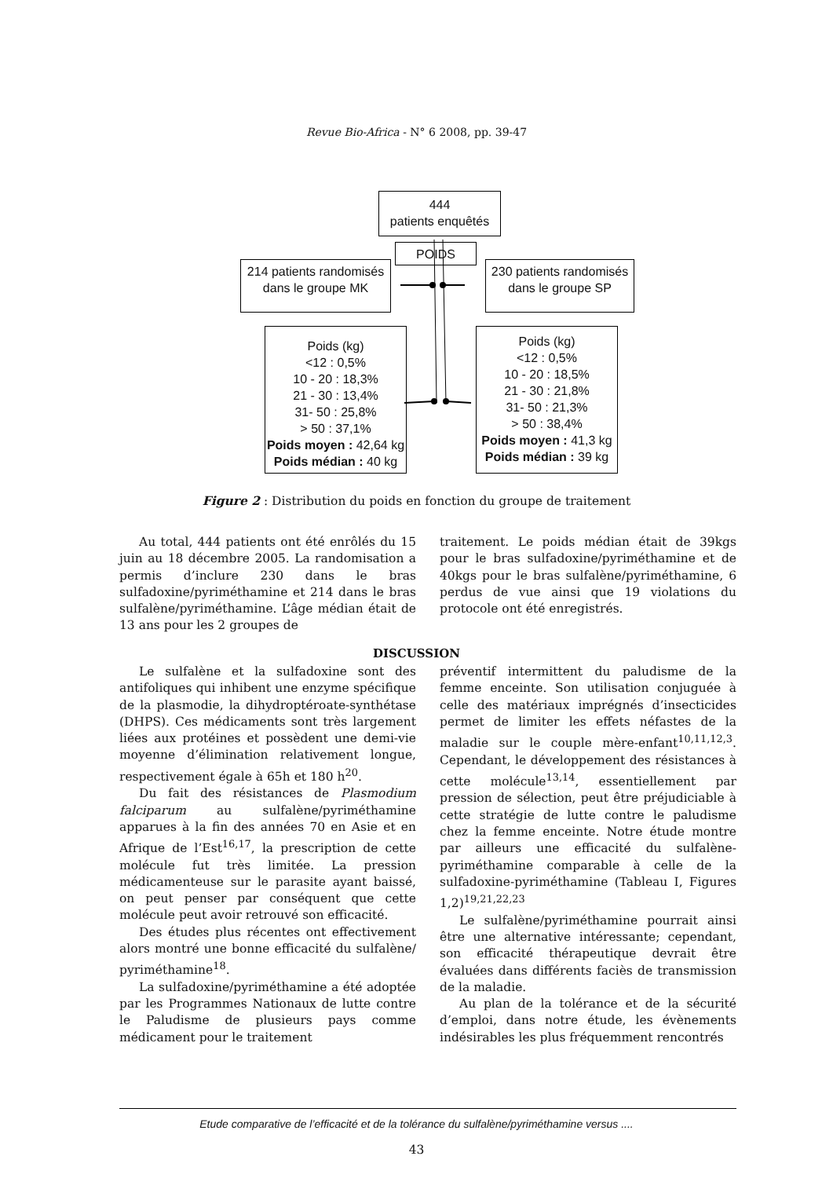Revue Bio-Africa - N° 6 2008, pp. 39-47
444
patients enquêtés
POIDS
214 patients randomisés
dans le groupe MK
230 patients randomisés
dans le groupe SP
Poids (kg)
<12 : 0,5%
10 - 20 : 18,3%
21 - 30 : 13,4%
31- 50 : 25,8%
> 50 : 37,1%
Poids moyen : 42,64 kg
Poids médian : 40 kg
Poids (kg)
<12 : 0,5%
10 - 20 : 18,5%
21 - 30 : 21,8%
31- 50 : 21,3%
> 50 : 38,4%
Poids moyen : 41,3 kg
Poids médian : 39 kg
Figure 2 : Distribution du poids en fonction du groupe de traitement
Au total, 444 patients ont été enrôlés du 15 juin au 18 décembre 2005. La randomisation a permis d’inclure 230 dans le bras sulfadoxine/pyriméthamine et 214 dans le bras sulfalène/pyriméthamine. L’âge médian était de 13 ans pour les 2 groupes de
traitement. Le poids médian était de 39kgs pour le bras sulfadoxine/pyriméthamine et de 40kgs pour le bras sulfalène/pyriméthamine, 6 perdus de vue ainsi que 19 violations du protocole ont été enregistrés.
DISCUSSION
Le sulfalène et la sulfadoxine sont des antifoliques qui inhibent une enzyme spécifique de la plasmodie, la dihydroptéroate-synthétase (DHPS). Ces médicaments sont très largement liées aux protéines et possèdent une demi-vie moyenne d’élimination relativement longue, respectivement égale à 65h et 180 h<sup>20</sup>.
Du fait des résistances de Plasmodium falciparum au sulfalène/pyriméthamine apparues à la fin des années 70 en Asie et en Afrique de l’Est<sup>16,17</sup>, la prescription de cette molécule fut très limitée. La pression médicamenteuse sur le parasite ayant baissé, on peut penser par conséquent que cette molécule peut avoir retrouvé son efficacité.
Des études plus récentes ont effectivement alors montré une bonne efficacité du sulfalène/ pyriméthamine<sup>18</sup>.
La sulfadoxine/pyriméthamine a été adoptée par les Programmes Nationaux de lutte contre le Paludisme de plusieurs pays comme médicament pour le traitement
préventif intermittent du paludisme de la femme enceinte. Son utilisation conjuguée à celle des matériaux imprégnés d’insecticides permet de limiter les effets néfastes de la maladie sur le couple mère-enfant<sup>10,11,12,3</sup>. Cependant, le développement des résistances à cette molécule<sup>13,14</sup>, essentiellement par pression de sélection, peut être préjudiciable à cette stratégie de lutte contre le paludisme chez la femme enceinte. Notre étude montre par ailleurs une efficacité du sulfalène-pyriméthamine comparable à celle de la sulfadoxine-pyriméthamine (Tableau I, Figures 1,2)<sup>19,21,22,23</sup>
Le sulfalène/pyriméthamine pourrait ainsi être une alternative intéressante; cependant, son efficacité thérapeutique devrait être évaluées dans différents faciès de transmission de la maladie.
Au plan de la tolérance et de la sécurité d’emploi, dans notre étude, les évènements indésirables les plus fréquemment rencontrés
Etude comparative de l’efficacité et de la tolérance du sulfalène/pyriméthamine versus ....
43